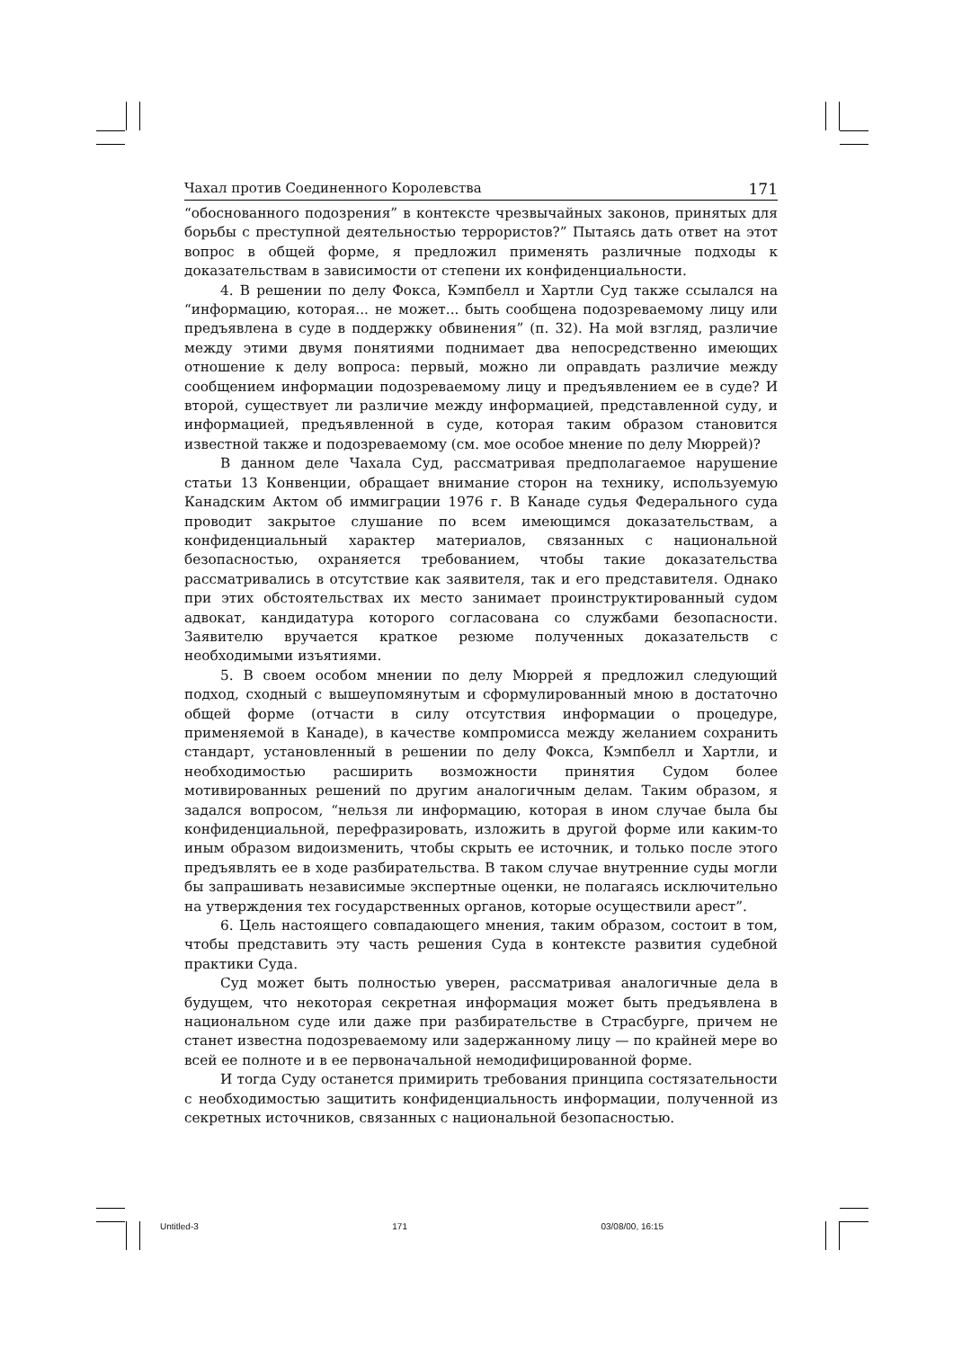Чахал против Соединенного Королевства 171
“обоснованного подозрения” в контексте чрезвычайных законов, принятых для борьбы с преступной деятельностью террористов?” Пытаясь дать ответ на этот вопрос в общей форме, я предложил применять различные подходы к доказательствам в зависимости от степени их конфиденциальности.
4. В решении по делу Фокса, Кэмпбелл и Хартли Суд также ссылался на “информацию, которая... не может... быть сообщена подозреваемому лицу или предъявлена в суде в поддержку обвинения” (п. 32). На мой взгляд, различие между этими двумя понятиями поднимает два непосредственно имеющих отношение к делу вопроса: первый, можно ли оправдать различие между сообщением информации подозреваемому лицу и предъявлением ее в суде? И второй, существует ли различие между информацией, представленной суду, и информацией, предъявленной в суде, которая таким образом становится известной также и подозреваемому (см. мое особое мнение по делу Мюррей)?
В данном деле Чахала Суд, рассматривая предполагаемое нарушение статьи 13 Конвенции, обращает внимание сторон на технику, используемую Канадским Актом об иммиграции 1976 г. В Канаде судья Федерального суда проводит закрытое слушание по всем имеющимся доказательствам, а конфиденциальный характер материалов, связанных с национальной безопасностью, охраняется требованием, чтобы такие доказательства рассматривались в отсутствие как заявителя, так и его представителя. Однако при этих обстоятельствах их место занимает проинструктированный судом адвокат, кандидатура которого согласована со службами безопасности. Заявителю вручается краткое резюме полученных доказательств с необходимыми изъятиями.
5. В своем особом мнении по делу Мюррей я предложил следующий подход, сходный с вышеупомянутым и сформулированный мною в достаточно общей форме (отчасти в силу отсутствия информации о процедуре, применяемой в Канаде), в качестве компромисса между желанием сохранить стандарт, установленный в решении по делу Фокса, Кэмпбелл и Хартли, и необходимостью расширить возможности принятия Судом более мотивированных решений по другим аналогичным делам. Таким образом, я задался вопросом, “нельзя ли информацию, которая в ином случае была бы конфиденциальной, перефразировать, изложить в другой форме или каким-то иным образом видоизменить, чтобы скрыть ее источник, и только после этого предъявлять ее в ходе разбирательства. В таком случае внутренние суды могли бы запрашивать независимые экспертные оценки, не полагаясь исключительно на утверждения тех государственных органов, которые осуществили арест”.
6. Цель настоящего совпадающего мнения, таким образом, состоит в том, чтобы представить эту часть решения Суда в контексте развития судебной практики Суда.
Суд может быть полностью уверен, рассматривая аналогичные дела в будущем, что некоторая секретная информация может быть предъявлена в национальном суде или даже при разбирательстве в Страсбурге, причем не станет известна подозреваемому или задержанному лицу — по крайней мере во всей ее полноте и в ее первоначальной немодифицированной форме.
И тогда Суду останется примирить требования принципа состязательности с необходимостью защитить конфиденциальность информации, полученной из секретных источников, связанных с национальной безопасностью.
Untitled-3 171 03/08/00, 16:15